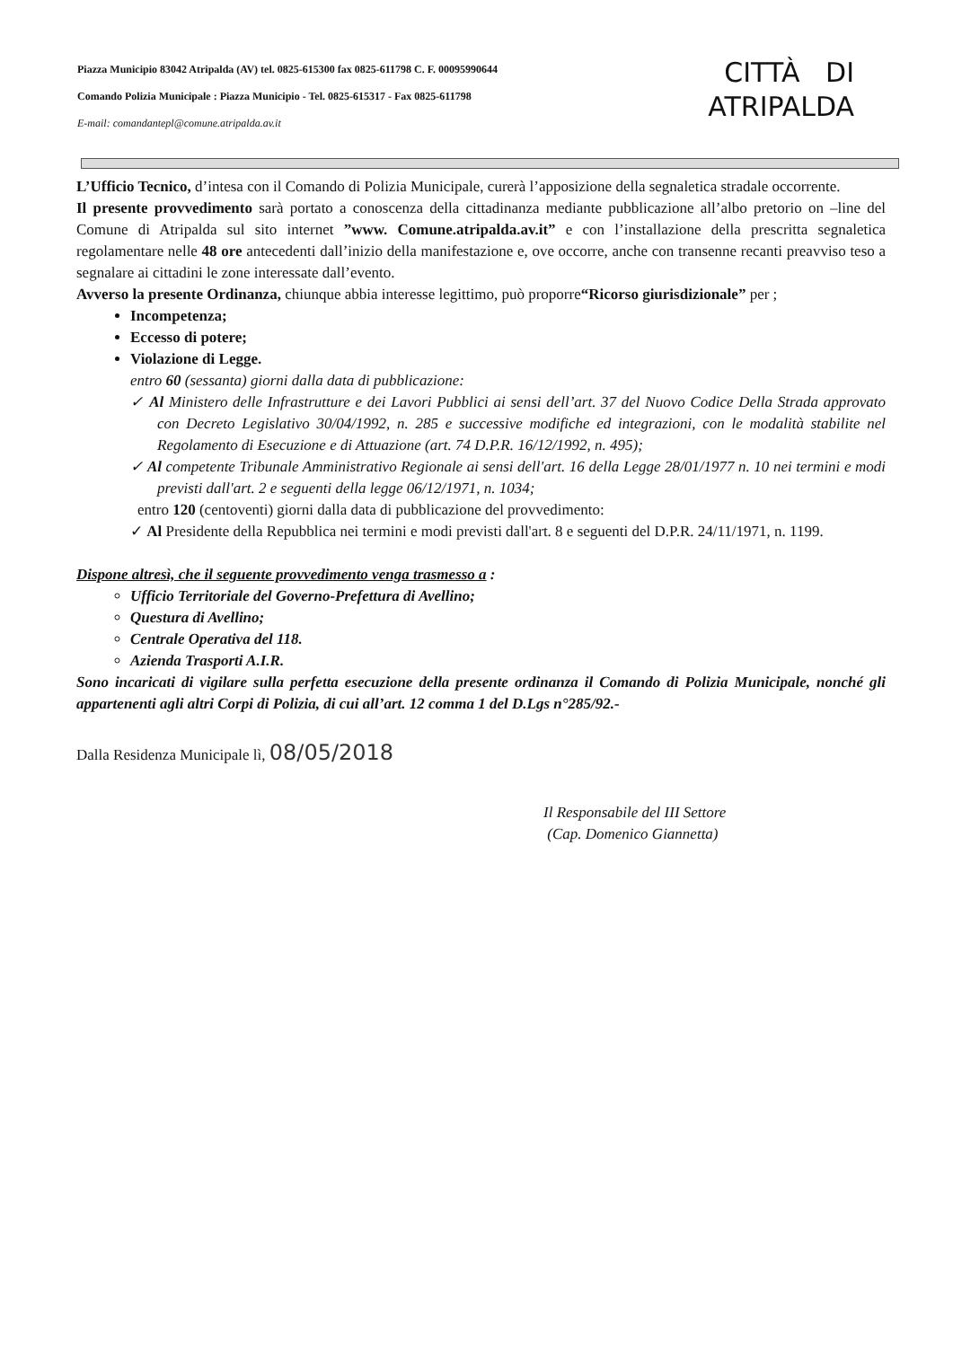Piazza Municipio 83042 Atripalda (AV) tel. 0825-615300 fax 0825-611798 C. F. 00095990644
Comando Polizia Municipale : Piazza Municipio - Tel. 0825-615317 - Fax 0825-611798
E-mail: comandantepl@comune.atripalda.av.it
CITTÀ DI
ATRIPALDA
L’Ufficio Tecnico, d’intesa con il Comando di Polizia Municipale, curerà l’apposizione della segnaletica stradale occorrente.
Il presente provvedimento sarà portato a conoscenza della cittadinanza mediante pubblicazione all’albo pretorio on –line del Comune di Atripalda sul sito internet ”www. Comune.atripalda.av.it” e con l’installazione della prescritta segnaletica regolamentare nelle 48 ore antecedenti dall’inizio della manifestazione e, ove occorre, anche con transenne recanti preavviso teso a segnalare ai cittadini le zone interessate dall’evento.
Avverso la presente Ordinanza, chiunque abbia interesse legittimo, può proporre“Ricorso giurisdizionale” per ;
Incompetenza;
Eccesso di potere;
Violazione di Legge.
entro 60 (sessanta) giorni dalla data di pubblicazione:
✓ Al Ministero delle Infrastrutture e dei Lavori Pubblici ai sensi dell’art. 37 del Nuovo Codice Della Strada approvato con Decreto Legislativo 30/04/1992, n. 285 e successive modifiche ed integrazioni, con le modalità stabilite nel Regolamento di Esecuzione e di Attuazione (art. 74 D.P.R. 16/12/1992, n. 495);
✓ Al competente Tribunale Amministrativo Regionale ai sensi dell'art. 16 della Legge 28/01/1977 n. 10 nei termini e modi previsti dall'art. 2 e seguenti della legge 06/12/1971, n. 1034;
entro 120 (centoventi) giorni dalla data di pubblicazione del provvedimento:
✓ Al Presidente della Repubblica nei termini e modi previsti dall'art. 8 e seguenti del D.P.R. 24/11/1971, n. 1199.
Dispone altresì, che il seguente provvedimento venga trasmesso a :
Ufficio Territoriale del Governo-Prefettura di Avellino;
Questura di Avellino;
Centrale Operativa del 118.
Azienda Trasporti A.I.R.
Sono incaricati di vigilare sulla perfetta esecuzione della presente ordinanza il Comando di Polizia Municipale, nonché gli appartenenti agli altri Corpi di Polizia, di cui all’art. 12 comma 1 del D.Lgs n°285/92.-
Dalla Residenza Municipale lì, 08/05/2018
Il Responsabile del III Settore
(Cap. Domenico Giannetta)